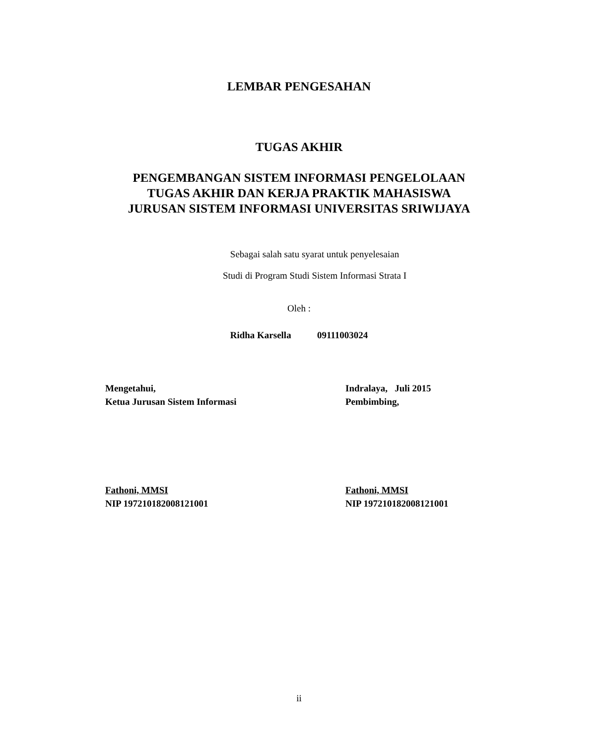LEMBAR PENGESAHAN
TUGAS AKHIR
PENGEMBANGAN SISTEM INFORMASI PENGELOLAAN
TUGAS AKHIR DAN KERJA PRAKTIK MAHASISWA
JURUSAN SISTEM INFORMASI UNIVERSITAS SRIWIJAYA
Sebagai salah satu syarat untuk penyelesaian
Studi di Program Studi Sistem Informasi Strata I
Oleh :
Ridha Karsella 09111003024
Mengetahui,
Ketua Jurusan Sistem Informasi
Indralaya, Juli 2015
Pembimbing,
Fathoni, MMSI
NIP 197210182008121001
Fathoni, MMSI
NIP 197210182008121001
ii